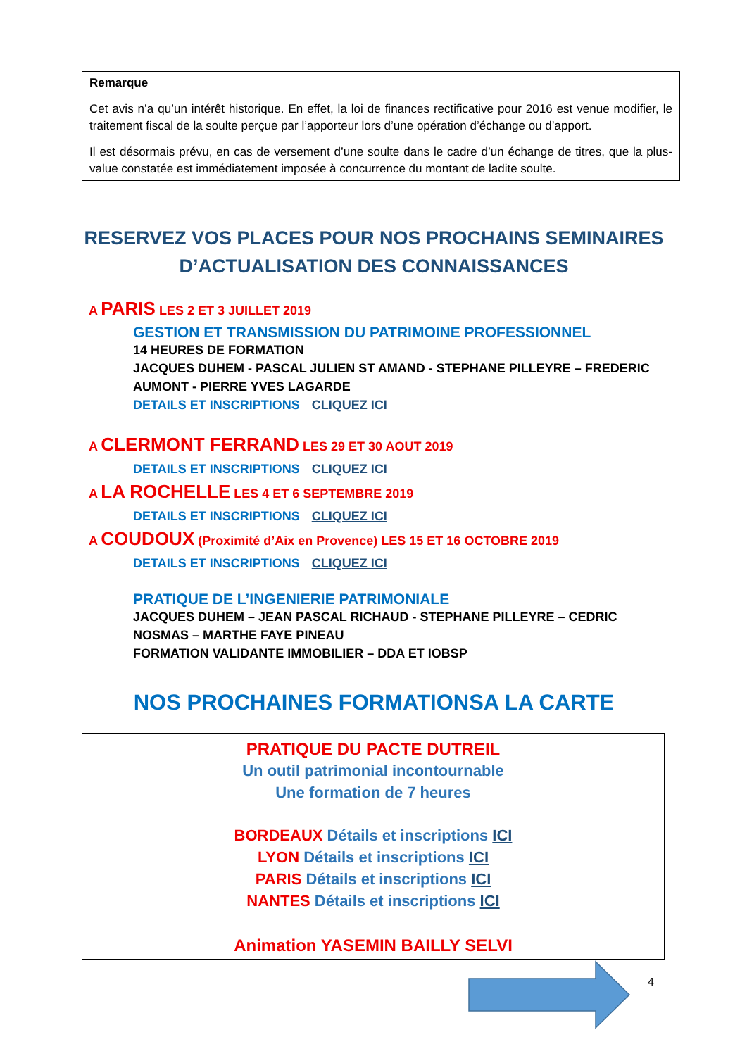Remarque
Cet avis n’a qu’un intérêt historique. En effet, la loi de finances rectificative pour 2016 est venue modifier, le traitement fiscal de la soulte perçue par l’apporteur lors d’une opération d’échange ou d’apport.
Il est désormais prévu, en cas de versement d’une soulte dans le cadre d’un échange de titres, que la plus-value constatée est immédiatement imposée à concurrence du montant de ladite soulte.
RESERVEZ VOS PLACES POUR NOS PROCHAINS SEMINAIRES D’ACTUALISATION DES CONNAISSANCES
A PARIS LES 2 ET 3 JUILLET 2019
GESTION ET TRANSMISSION DU PATRIMOINE PROFESSIONNEL
14 HEURES DE FORMATION
JACQUES DUHEM - PASCAL JULIEN ST AMAND - STEPHANE PILLEYRE – FREDERIC AUMONT - PIERRE YVES LAGARDE
DETAILS ET INSCRIPTIONS CLIQUEZ ICI
A CLERMONT FERRAND LES 29 ET 30 AOUT 2019
DETAILS ET INSCRIPTIONS CLIQUEZ ICI
A LA ROCHELLE LES 4 ET 6 SEPTEMBRE 2019
DETAILS ET INSCRIPTIONS CLIQUEZ ICI
A COUDOUX (Proximité d’Aix en Provence) LES 15 ET 16 OCTOBRE 2019
DETAILS ET INSCRIPTIONS CLIQUEZ ICI
PRATIQUE DE L’INGENIERIE PATRIMONIALE
JACQUES DUHEM – JEAN PASCAL RICHAUD - STEPHANE PILLEYRE – CEDRIC NOSMAS – MARTHE FAYE PINEAU
FORMATION VALIDANTE IMMOBILIER – DDA ET IOBSP
NOS PROCHAINES FORMATIONSA LA CARTE
PRATIQUE DU PACTE DUTREIL
Un outil patrimonial incontournable
Une formation de 7 heures
BORDEAUX Détails et inscriptions ICI
LYON Détails et inscriptions ICI
PARIS Détails et inscriptions ICI
NANTES Détails et inscriptions ICI
Animation YASEMIN BAILLY SELVI
4